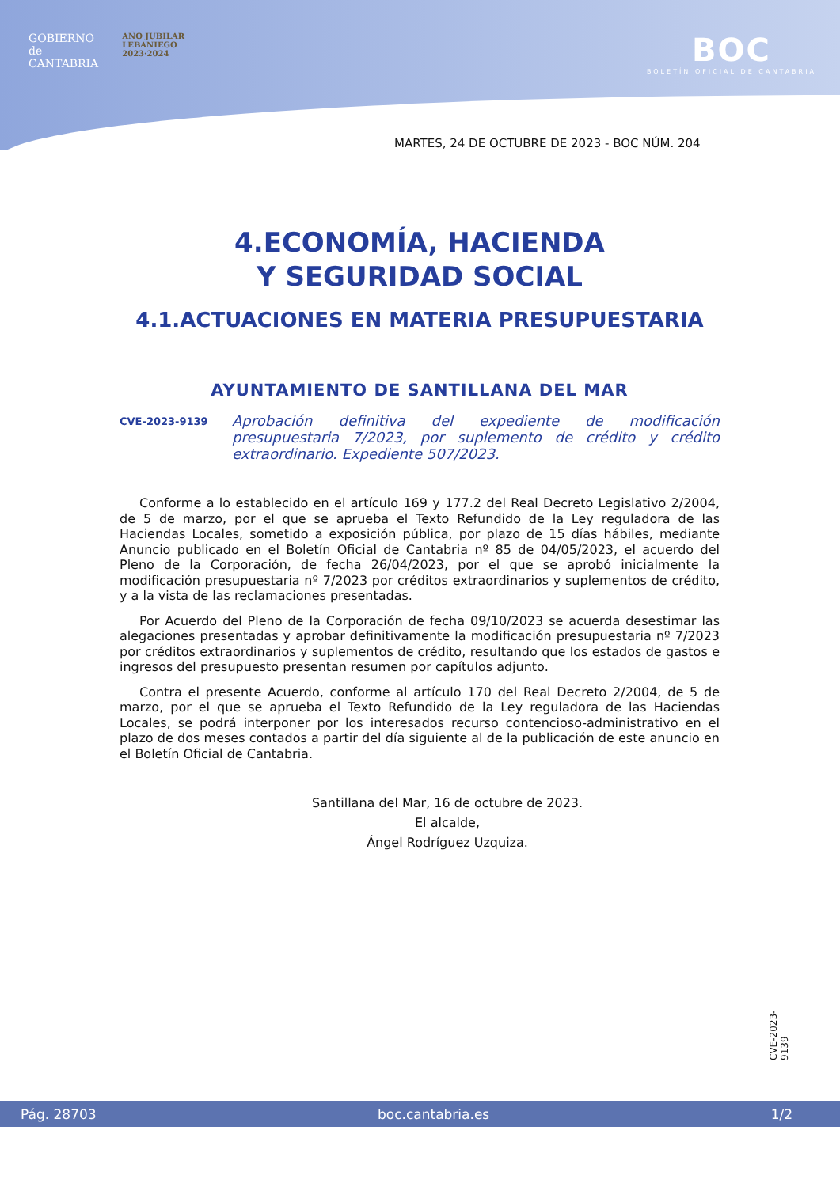GOBIERNO
de
CANTABRIA
AÑO JUBILAR
LEBANIEGO
2023·2024
BOC
BOLETÍN OFICIAL DE CANTABRIA
MARTES, 24 DE OCTUBRE DE 2023 - BOC NÚM. 204
4.ECONOMÍA, HACIENDA
Y SEGURIDAD SOCIAL
4.1.ACTUACIONES EN MATERIA PRESUPUESTARIA
AYUNTAMIENTO DE SANTILLANA DEL MAR
CVE-2023-9139 Aprobación definitiva del expediente de modificación presupuestaria 7/2023, por suplemento de crédito y crédito extraordinario. Expediente 507/2023.
Conforme a lo establecido en el artículo 169 y 177.2 del Real Decreto Legislativo 2/2004, de 5 de marzo, por el que se aprueba el Texto Refundido de la Ley reguladora de las Haciendas Locales, sometido a exposición pública, por plazo de 15 días hábiles, mediante Anuncio publicado en el Boletín Oficial de Cantabria nº 85 de 04/05/2023, el acuerdo del Pleno de la Corporación, de fecha 26/04/2023, por el que se aprobó inicialmente la modificación presupuestaria nº 7/2023 por créditos extraordinarios y suplementos de crédito, y a la vista de las reclamaciones presentadas.
Por Acuerdo del Pleno de la Corporación de fecha 09/10/2023 se acuerda desestimar las alegaciones presentadas y aprobar definitivamente la modificación presupuestaria nº 7/2023 por créditos extraordinarios y suplementos de crédito, resultando que los estados de gastos e ingresos del presupuesto presentan resumen por capítulos adjunto.
Contra el presente Acuerdo, conforme al artículo 170 del Real Decreto 2/2004, de 5 de marzo, por el que se aprueba el Texto Refundido de la Ley reguladora de las Haciendas Locales, se podrá interponer por los interesados recurso contencioso-administrativo en el plazo de dos meses contados a partir del día siguiente al de la publicación de este anuncio en el Boletín Oficial de Cantabria.
Santillana del Mar, 16 de octubre de 2023.
El alcalde,
Ángel Rodríguez Uzquiza.
CVE-2023-9139
Pág. 28703 boc.cantabria.es 1/2